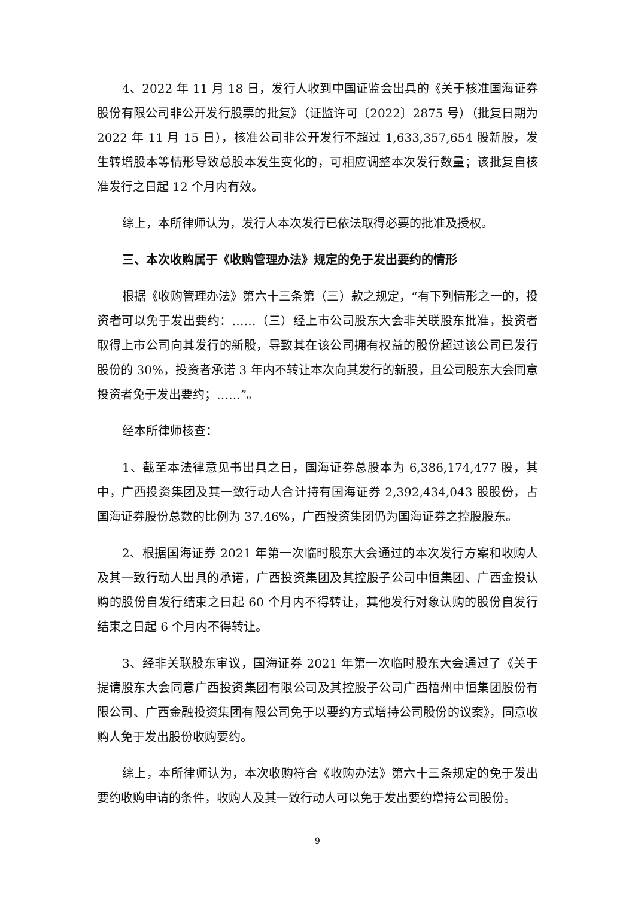4、2022 年 11 月 18 日，发行人收到中国证监会出具的《关于核准国海证券股份有限公司非公开发行股票的批复》（证监许可〔2022〕2875 号）（批复日期为 2022 年 11 月 15 日），核准公司非公开发行不超过 1,633,357,654 股新股，发生转增股本等情形导致总股本发生变化的，可相应调整本次发行数量；该批复自核准发行之日起 12 个月内有效。
综上，本所律师认为，发行人本次发行已依法取得必要的批准及授权。
三、本次收购属于《收购管理办法》规定的免于发出要约的情形
根据《收购管理办法》第六十三条第（三）款之规定，“有下列情形之一的，投资者可以免于发出要约：……（三）经上市公司股东大会非关联股东批准，投资者取得上市公司向其发行的新股，导致其在该公司拥有权益的股份超过该公司已发行股份的 30%，投资者承诺 3 年内不转让本次向其发行的新股，且公司股东大会同意投资者免于发出要约；……”。
经本所律师核查：
1、截至本法律意见书出具之日，国海证券总股本为 6,386,174,477 股，其中，广西投资集团及其一致行动人合计持有国海证券 2,392,434,043 股股份，占国海证券股份总数的比例为 37.46%，广西投资集团仍为国海证券之控股股东。
2、根据国海证券 2021 年第一次临时股东大会通过的本次发行方案和收购人及其一致行动人出具的承诺，广西投资集团及其控股子公司中恒集团、广西金投认购的股份自发行结束之日起 60 个月内不得转让，其他发行对象认购的股份自发行结束之日起 6 个月内不得转让。
3、经非关联股东审议，国海证券 2021 年第一次临时股东大会通过了《关于提请股东大会同意广西投资集团有限公司及其控股子公司广西梧州中恒集团股份有限公司、广西金融投资集团有限公司免于以要约方式增持公司股份的议案》，同意收购人免于发出股份收购要约。
综上，本所律师认为，本次收购符合《收购办法》第六十三条规定的免于发出要约收购申请的条件，收购人及其一致行动人可以免于发出要约增持公司股份。
9